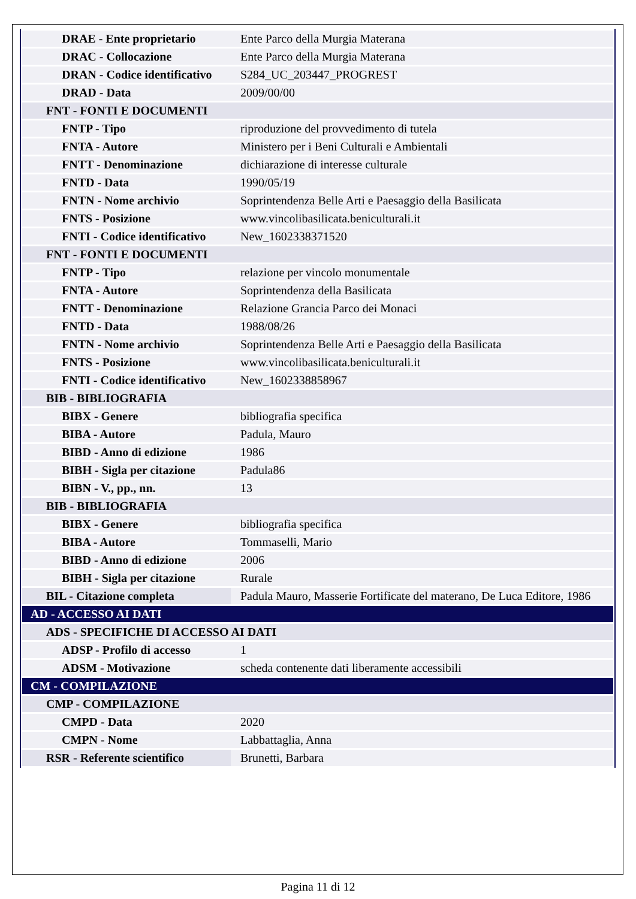| DRAE - Ente proprietario | Ente Parco della Murgia Materana |
| DRAC - Collocazione | Ente Parco della Murgia Materana |
| DRAN - Codice identificativo | S284_UC_203447_PROGREST |
| DRAD - Data | 2009/00/00 |
| FNT - FONTI E DOCUMENTI | |
| FNTP - Tipo | riproduzione del provvedimento di tutela |
| FNTA - Autore | Ministero per i Beni Culturali e Ambientali |
| FNTT - Denominazione | dichiarazione di interesse culturale |
| FNTD - Data | 1990/05/19 |
| FNTN - Nome archivio | Soprintendenza Belle Arti e Paesaggio della Basilicata |
| FNTS - Posizione | www.vincolibasilicata.beniculturali.it |
| FNTI - Codice identificativo | New_1602338371520 |
| FNT - FONTI E DOCUMENTI | |
| FNTP - Tipo | relazione per vincolo monumentale |
| FNTA - Autore | Soprintendenza della Basilicata |
| FNTT - Denominazione | Relazione Grancia Parco dei Monaci |
| FNTD - Data | 1988/08/26 |
| FNTN - Nome archivio | Soprintendenza Belle Arti e Paesaggio della Basilicata |
| FNTS - Posizione | www.vincolibasilicata.beniculturali.it |
| FNTI - Codice identificativo | New_1602338858967 |
| BIB - BIBLIOGRAFIA | |
| BIBX - Genere | bibliografia specifica |
| BIBA - Autore | Padula, Mauro |
| BIBD - Anno di edizione | 1986 |
| BIBH - Sigla per citazione | Padula86 |
| BIBN - V., pp., nn. | 13 |
| BIB - BIBLIOGRAFIA | |
| BIBX - Genere | bibliografia specifica |
| BIBA - Autore | Tommaselli, Mario |
| BIBD - Anno di edizione | 2006 |
| BIBH - Sigla per citazione | Rurale |
| BIL - Citazione completa | Padula Mauro, Masserie Fortificate del materano, De Luca Editore, 1986 |
| AD - ACCESSO AI DATI | |
| ADS - SPECIFICHE DI ACCESSO AI DATI | |
| ADSP - Profilo di accesso | 1 |
| ADSM - Motivazione | scheda contenente dati liberamente accessibili |
| CM - COMPILAZIONE | |
| CMP - COMPILAZIONE | |
| CMPD - Data | 2020 |
| CMPN - Nome | Labbattaglia, Anna |
| RSR - Referente scientifico | Brunetti, Barbara |
Pagina 11 di 12